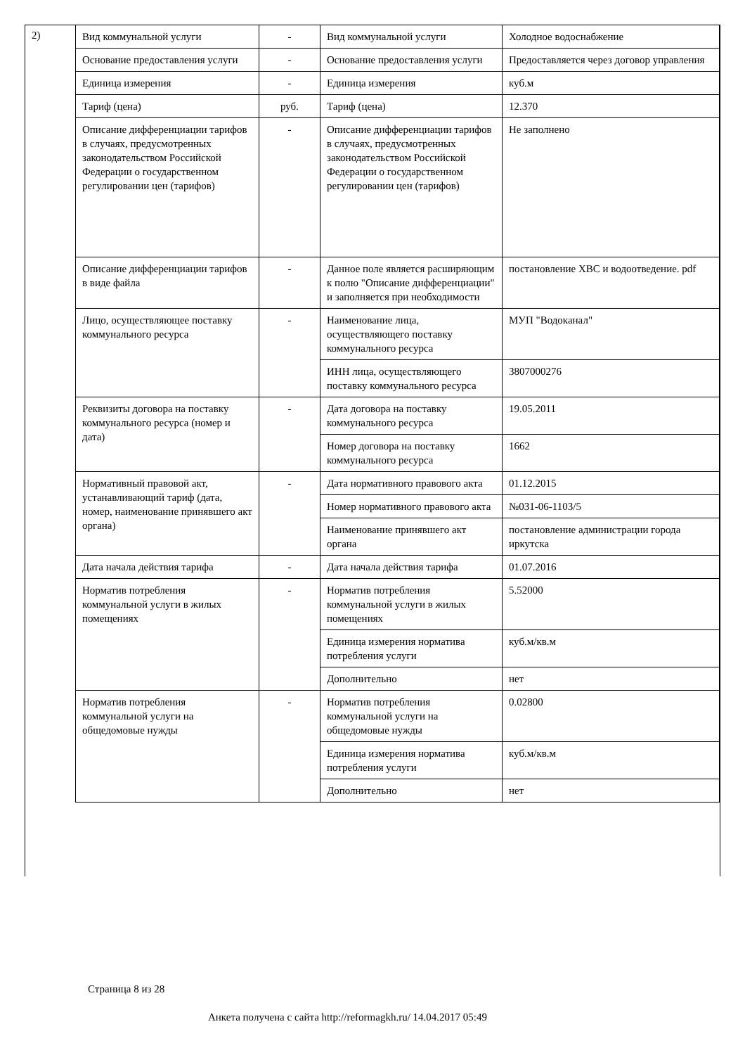2)
| Вид коммунальной услуги | - | Вид коммунальной услуги | Холодное водоснабжение |
| Основание предоставления услуги | - | Основание предоставления услуги | Предоставляется через договор управления |
| Единица измерения | - | Единица измерения | куб.м |
| Тариф (цена) | руб. | Тариф (цена) | 12.370 |
| Описание дифференциации тарифов в случаях, предусмотренных законодательством Российской Федерации о государственном регулировании цен (тарифов) | - | Описание дифференциации тарифов в случаях, предусмотренных законодательством Российской Федерации о государственном регулировании цен (тарифов) | Не заполнено |
| Описание дифференциации тарифов в виде файла | - | Данное поле является расширяющим к полю "Описание дифференциации" и заполняется при необходимости | постановление ХВС и водоотведение. pdf |
| Лицо, осуществляющее поставку коммунального ресурса | - | Наименование лица, осуществляющего поставку коммунального ресурса | МУП "Водоканал" |
| | | ИНН лица, осуществляющего поставку коммунального ресурса | 3807000276 |
| Реквизиты договора на поставку коммунального ресурса (номер и дата) | - | Дата договора на поставку коммунального ресурса | 19.05.2011 |
| | | Номер договора на поставку коммунального ресурса | 1662 |
| Нормативный правовой акт, устанавливающий тариф (дата, номер, наименование принявшего акт органа) | - | Дата нормативного правового акта | 01.12.2015 |
| | | Номер нормативного правового акта | №031-06-1103/5 |
| | | Наименование принявшего акт органа | постановление администрации города иркутска |
| Дата начала действия тарифа | - | Дата начала действия тарифа | 01.07.2016 |
| Норматив потребления коммунальной услуги в жилых помещениях | - | Норматив потребления коммунальной услуги в жилых помещениях | 5.52000 |
| | | Единица измерения норматива потребления услуги | куб.м/кв.м |
| | | Дополнительно | нет |
| Норматив потребления коммунальной услуги на общедомовые нужды | - | Норматив потребления коммунальной услуги на общедомовые нужды | 0.02800 |
| | | Единица измерения норматива потребления услуги | куб.м/кв.м |
| | | Дополнительно | нет |
Страница 8 из 28
Анкета получена с сайта http://reformagkh.ru/ 14.04.2017 05:49